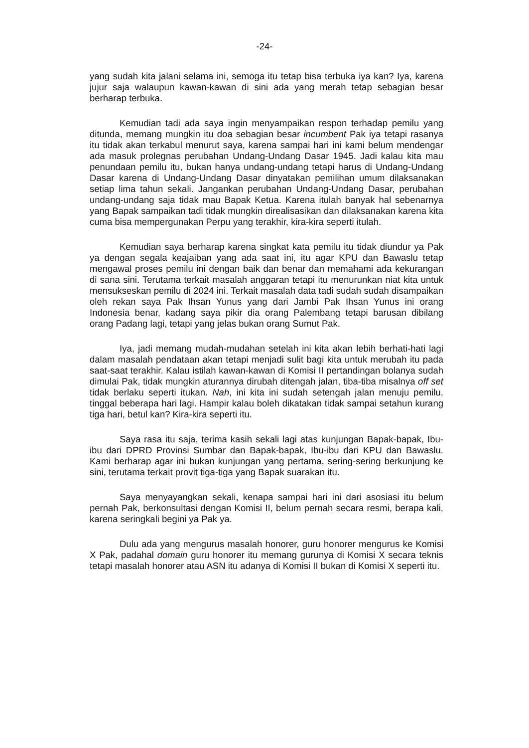-24-
yang sudah kita jalani selama ini, semoga itu tetap bisa terbuka iya kan? Iya, karena jujur saja walaupun kawan-kawan di sini ada yang merah tetap sebagian besar berharap terbuka.
Kemudian tadi ada saya ingin menyampaikan respon terhadap pemilu yang ditunda, memang mungkin itu doa sebagian besar incumbent Pak iya tetapi rasanya itu tidak akan terkabul menurut saya, karena sampai hari ini kami belum mendengar ada masuk prolegnas perubahan Undang-Undang Dasar 1945. Jadi kalau kita mau penundaan pemilu itu, bukan hanya undang-undang tetapi harus di Undang-Undang Dasar karena di Undang-Undang Dasar dinyatakan pemilihan umum dilaksanakan setiap lima tahun sekali. Jangankan perubahan Undang-Undang Dasar, perubahan undang-undang saja tidak mau Bapak Ketua. Karena itulah banyak hal sebenarnya yang Bapak sampaikan tadi tidak mungkin direalisasikan dan dilaksanakan karena kita cuma bisa mempergunakan Perpu yang terakhir, kira-kira seperti itulah.
Kemudian saya berharap karena singkat kata pemilu itu tidak diundur ya Pak ya dengan segala keajaiban yang ada saat ini, itu agar KPU dan Bawaslu tetap mengawal proses pemilu ini dengan baik dan benar dan memahami ada kekurangan di sana sini. Terutama terkait masalah anggaran tetapi itu menurunkan niat kita untuk mensukseskan pemilu di 2024 ini. Terkait masalah data tadi sudah sudah disampaikan oleh rekan saya Pak Ihsan Yunus yang dari Jambi Pak Ihsan Yunus ini orang Indonesia benar, kadang saya pikir dia orang Palembang tetapi barusan dibilang orang Padang lagi, tetapi yang jelas bukan orang Sumut Pak.
Iya, jadi memang mudah-mudahan setelah ini kita akan lebih berhati-hati lagi dalam masalah pendataan akan tetapi menjadi sulit bagi kita untuk merubah itu pada saat-saat terakhir. Kalau istilah kawan-kawan di Komisi II pertandingan bolanya sudah dimulai Pak, tidak mungkin aturannya dirubah ditengah jalan, tiba-tiba misalnya off set tidak berlaku seperti itukan. Nah, ini kita ini sudah setengah jalan menuju pemilu, tinggal beberapa hari lagi. Hampir kalau boleh dikatakan tidak sampai setahun kurang tiga hari, betul kan? Kira-kira seperti itu.
Saya rasa itu saja, terima kasih sekali lagi atas kunjungan Bapak-bapak, Ibu-ibu dari DPRD Provinsi Sumbar dan Bapak-bapak, Ibu-ibu dari KPU dan Bawaslu. Kami berharap agar ini bukan kunjungan yang pertama, sering-sering berkunjung ke sini, terutama terkait provit tiga-tiga yang Bapak suarakan itu.
Saya menyayangkan sekali, kenapa sampai hari ini dari asosiasi itu belum pernah Pak, berkonsultasi dengan Komisi II, belum pernah secara resmi, berapa kali, karena seringkali begini ya Pak ya.
Dulu ada yang mengurus masalah honorer, guru honorer mengurus ke Komisi X Pak, padahal domain guru honorer itu memang gurunya di Komisi X secara teknis tetapi masalah honorer atau ASN itu adanya di Komisi II bukan di Komisi X seperti itu.